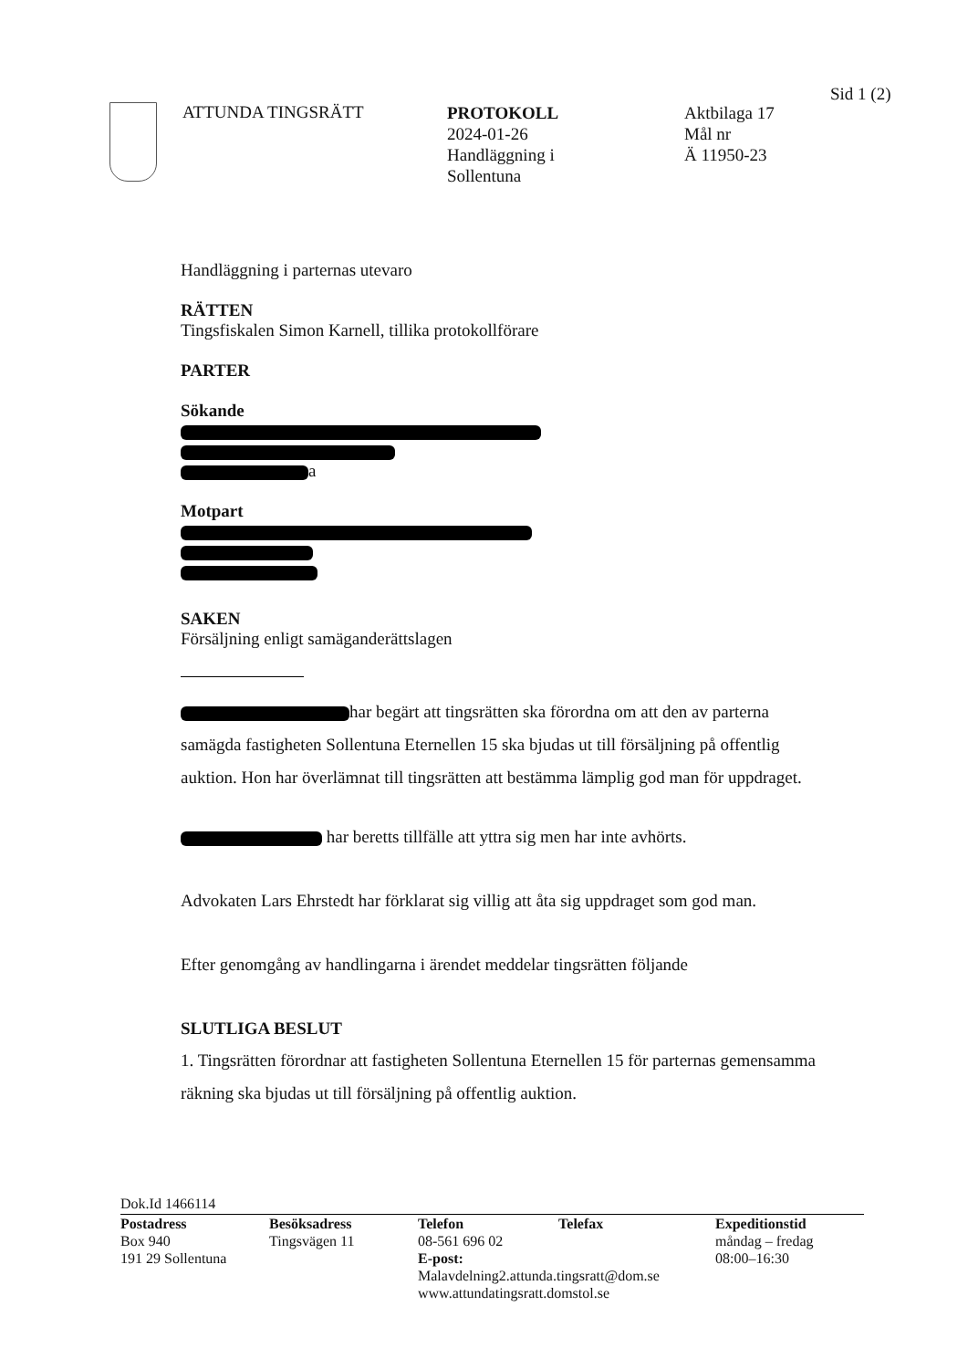Sid 1 (2)
ATTUNDA TINGSRÄTT
PROTOKOLL
2024-01-26
Handläggning i
Sollentuna
Aktbilaga 17
Mål nr
Ä 11950-23
Handläggning i parternas utevaro
RÄTTEN
Tingsfiskalen Simon Karnell, tillika protokollförare
PARTER
Sökande
a
Motpart
SAKEN
Försäljning enligt samäganderättslagen
har begärt att tingsrätten ska förordna om att den av parterna samägda fastigheten Sollentuna Eternellen 15 ska bjudas ut till försäljning på offentlig auktion. Hon har överlämnat till tingsrätten att bestämma lämplig god man för uppdraget.
har beretts tillfälle att yttra sig men har inte avhörts.
Advokaten Lars Ehrstedt har förklarat sig villig att åta sig uppdraget som god man.
Efter genomgång av handlingarna i ärendet meddelar tingsrätten följande
SLUTLIGA BESLUT
1. Tingsrätten förordnar att fastigheten Sollentuna Eternellen 15 för parternas gemensamma räkning ska bjudas ut till försäljning på offentlig auktion.
Dok.Id 1466114
Postadress
Box 940
191 29 Sollentuna
Besöksadress
Tingsvägen 11
Telefon Telefax
08-561 696 02
E-post:
Malavdelning2.attunda.tingsratt@dom.se
www.attundatingsratt.domstol.se
Expeditionstid
måndag – fredag
08:00–16:30